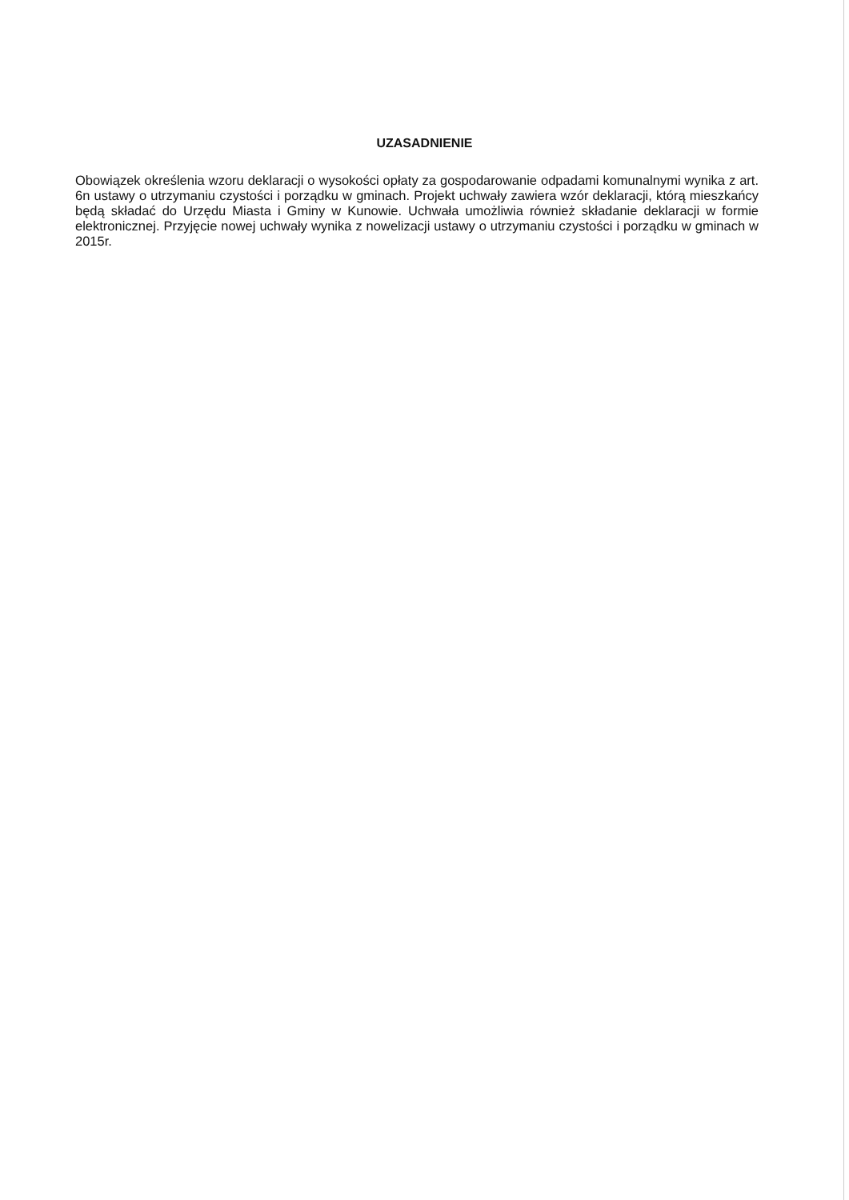UZASADNIENIE
Obowiązek określenia wzoru deklaracji o wysokości opłaty za gospodarowanie odpadami komunalnymi wynika z art. 6n ustawy o utrzymaniu czystości i porządku w gminach. Projekt uchwały zawiera wzór deklaracji, którą mieszkańcy będą składać do Urzędu Miasta i Gminy w Kunowie. Uchwała umożliwia również składanie deklaracji w formie elektronicznej. Przyjęcie nowej uchwały wynika z nowelizacji ustawy o utrzymaniu czystości i porządku w gminach w 2015r.